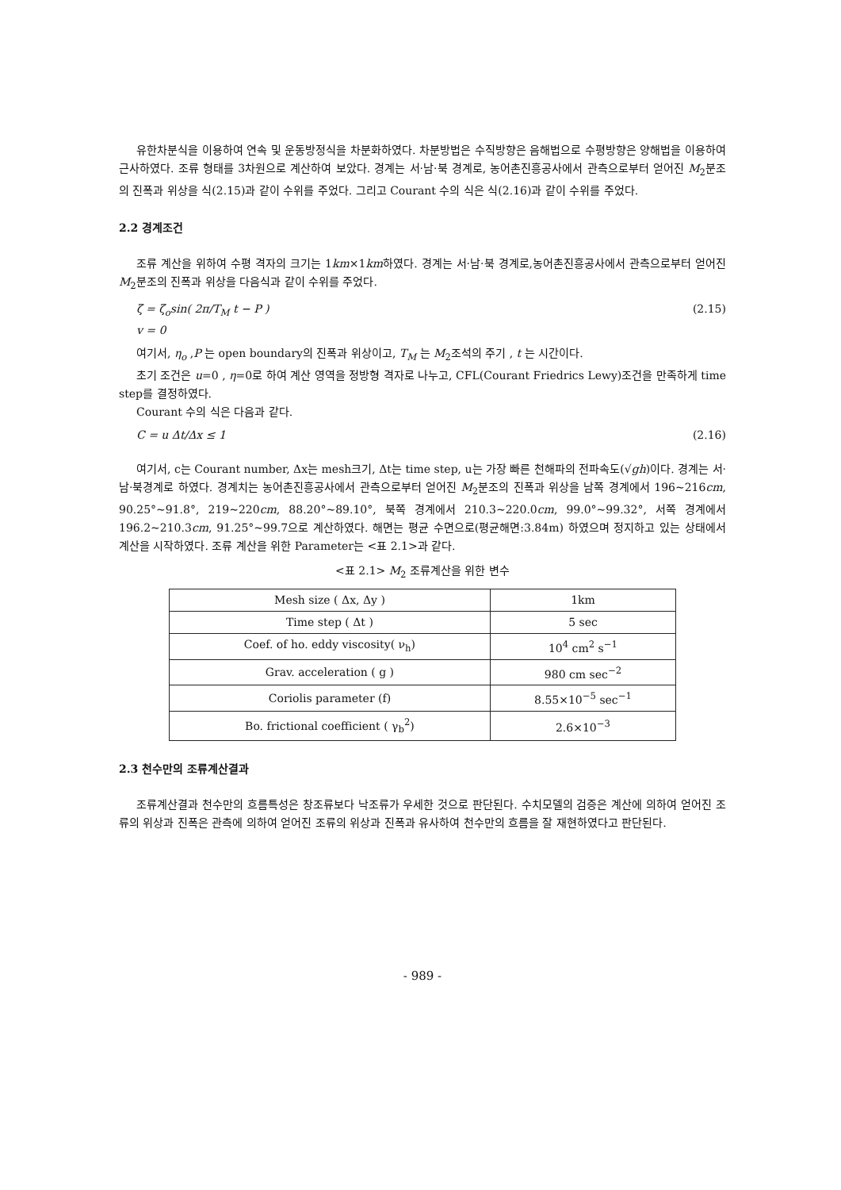유한차분식을 이용하여 연속 및 운동방정식을 차분화하였다. 차분방법은 수직방향은 음해법으로 수평방향은 양해법을 이용하여 근사하였다. 조류 형태를 3차원으로 계산하여 보았다. 경계는 서·남·북 경계로, 농어촌진흥공사에서 관측으로부터 얻어진 M<sub>2</sub>분조의 진폭과 위상을 식(2.15)과 같이 수위를 주었다. 그리고 Courant 수의 식은 식(2.16)과 같이 수위를 주었다.
2.2 경계조건
조류 계산을 위하여 수평 격자의 크기는 1km×1km하였다. 경계는 서·남·북 경계로,농어촌진흥공사에서 관측으로부터 얻어진 M<sub>2</sub>분조의 진폭과 위상을 다음식과 같이 수위를 주었다.
ζ = ζ<sub>o</sub>sin( 2π/T<sub>M</sub> t − P )
v = 0 (2.15)
여기서, η<sub>o</sub> ,P 는 open boundary의 진폭과 위상이고, T<sub>M</sub> 는 M<sub>2</sub>조석의 주기 , t 는 시간이다.
초기 조건은 u=0 , η=0로 하여 계산 영역을 정방형 격자로 나누고, CFL(Courant Friedrics Lewy)조건을 만족하게 time step를 결정하였다.
Courant 수의 식은 다음과 같다.
C = u Δt/Δx ≤ 1 (2.16)
여기서, c는 Courant number, Δx는 mesh크기, Δt는 time step, u는 가장 빠른 천해파의 전파속도(√gh)이다. 경계는 서·남·북경계로 하였다. 경계치는 농어촌진흥공사에서 관측으로부터 얻어진 M<sub>2</sub>분조의 진폭과 위상을 남쪽 경계에서 196~216cm, 90.25°~91.8°, 219~220cm, 88.20°~89.10°, 북쪽 경계에서 210.3~220.0cm, 99.0°~99.32°, 서쪽 경계에서 196.2~210.3cm, 91.25°~99.7으로 계산하였다. 해면는 평균 수면으로(평균해면:3.84m) 하였으며 정지하고 있는 상태에서 계산을 시작하였다. 조류 계산을 위한 Parameter는 <표 2.1>과 같다.
<표 2.1> M<sub>2</sub> 조류계산을 위한 변수
| Mesh size ( Δx, Δy ) | 1km |
| Time step ( Δt ) | 5 sec |
| Coef. of ho. eddy viscosity( ν<sub>h</sub>) | 10<sup>4</sup> cm<sup>2</sup> s<sup>−1</sup> |
| Grav. acceleration ( g ) | 980 cm sec<sup>−2</sup> |
| Coriolis parameter (f) | 8.55×10<sup>−5</sup> sec<sup>−1</sup> |
| Bo. frictional coefficient ( γ<sub>b</sub><sup>2</sup>) | 2.6×10<sup>−3</sup> |
2.3 천수만의 조류계산결과
조류계산결과 천수만의 흐름특성은 창조류보다 낙조류가 우세한 것으로 판단된다. 수치모델의 검증은 계산에 의하여 얻어진 조류의 위상과 진폭은 관측에 의하여 얻어진 조류의 위상과 진폭과 유사하여 천수만의 흐름을 잘 재현하였다고 판단된다.
- 989 -